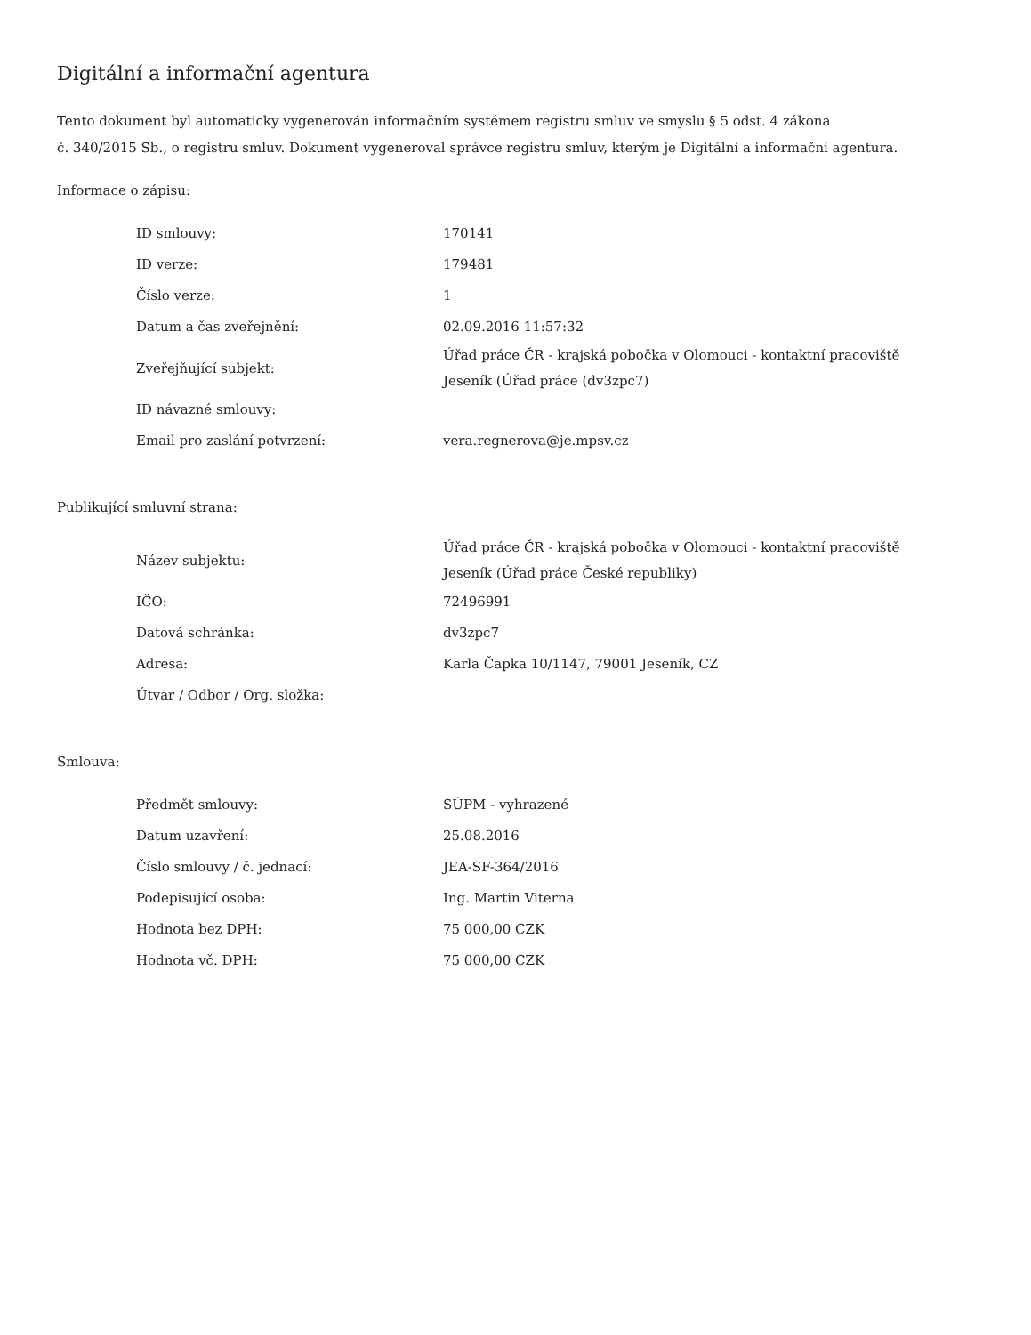Digitální a informační agentura
Tento dokument byl automaticky vygenerován informačním systémem registru smluv ve smyslu § 5 odst. 4 zákona
č. 340/2015 Sb., o registru smluv. Dokument vygeneroval správce registru smluv, kterým je Digitální a informační agentura.
Informace o zápisu:
| ID smlouvy: | 170141 |
| ID verze: | 179481 |
| Číslo verze: | 1 |
| Datum a čas zveřejnění: | 02.09.2016 11:57:32 |
| Zveřejňující subjekt: | Úřad práce ČR - krajská pobočka v Olomouci - kontaktní pracoviště Jeseník (Úřad práce (dv3zpc7) |
| ID návazné smlouvy: | |
| Email pro zaslání potvrzení: | vera.regnerova@je.mpsv.cz |
Publikující smluvní strana:
| Název subjektu: | Úřad práce ČR - krajská pobočka v Olomouci - kontaktní pracoviště Jeseník (Úřad práce České republiky) |
| IČO: | 72496991 |
| Datová schránka: | dv3zpc7 |
| Adresa: | Karla Čapka 10/1147, 79001 Jeseník, CZ |
| Útvar / Odbor / Org. složka: | |
Smlouva:
| Předmět smlouvy: | SÚPM - vyhrazené |
| Datum uzavření: | 25.08.2016 |
| Číslo smlouvy / č. jednací: | JEA-SF-364/2016 |
| Podepisující osoba: | Ing. Martin Viterna |
| Hodnota bez DPH: | 75 000,00 CZK |
| Hodnota vč. DPH: | 75 000,00 CZK |